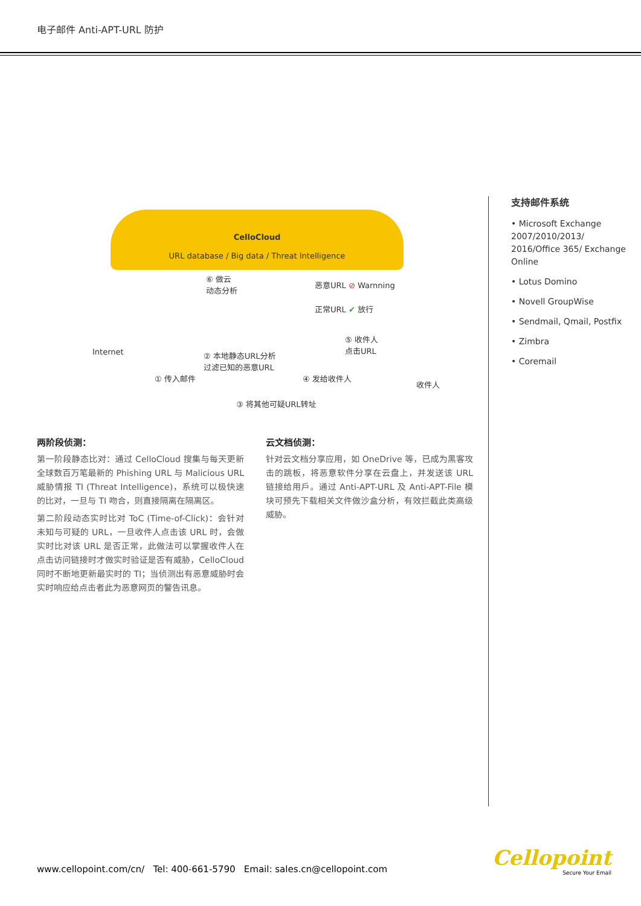电子邮件 Anti-APT-URL 防护
CelloCloud
URL database / Big data / Threat Intelligence
⑥ 做云
动态分析
恶意URL ⊘ Warnning
正常URL ✔ 放行
⑤ 收件人
点击URL
Internet
② 本地静态URL分析
过滤已知的恶意URL
① 传入邮件 ④ 发给收件人
收件人
③ 将其他可疑URL转址
两阶段侦测：
第一阶段静态比对：通过 CelloCloud 搜集与每天更新全球数百万笔最新的 Phishing URL 与 Malicious URL 威胁情报 TI (Threat Intelligence)，系统可以极快速的比对，一旦与 TI 吻合，则直接隔离在隔离区。
第二阶段动态实时比对 ToC (Time-of-Click)：会针对未知与可疑的 URL，一旦收件人点击该 URL 时，会做实时比对该 URL 是否正常，此做法可以掌握收件人在点击访问链接时才做实时验证是否有威胁，CelloCloud 同时不断地更新最实时的 TI；当侦测出有恶意威胁时会实时响应给点击者此为恶意网页的警告讯息。
云文档侦测：
针对云文档分享应用，如 OneDrive 等，已成为黑客攻击的跳板，将恶意软件分享在云盘上，并发送该 URL 链接给用戶。通过 Anti-APT-URL 及 Anti-APT-File 模块可预先下载相关文件做沙盒分析，有效拦截此类高级威胁。
支持邮件系统
• Microsoft Exchange 2007/2010/2013/ 2016/Office 365/ Exchange Online
• Lotus Domino
• Novell GroupWise
• Sendmail, Qmail, Postfix
• Zimbra
• Coremail
www.cellopoint.com/cn/ Tel: 400-661-5790 Email: sales.cn@cellopoint.com
Cellopoint
Secure Your Email